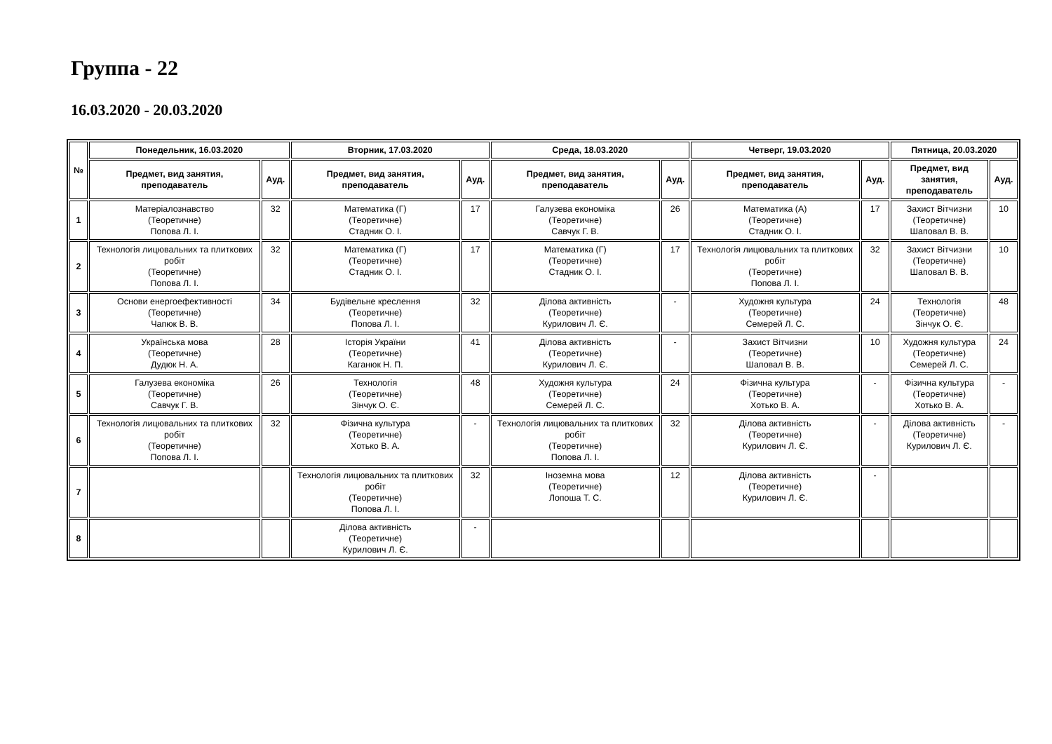Группа - 22
16.03.2020 - 20.03.2020
| № | Понедельник, 16.03.2020 | | Вторник, 17.03.2020 | | Среда, 18.03.2020 | | Четверг, 19.03.2020 | | Пятница, 20.03.2020 | |
| --- | --- | --- | --- | --- | --- | --- | --- | --- | --- | --- |
| | Предмет, вид занятия, преподаватель | Ауд. | Предмет, вид занятия, преподаватель | Ауд. | Предмет, вид занятия, преподаватель | Ауд. | Предмет, вид занятия, преподаватель | Ауд. | Предмет, вид занятия, преподаватель | Ауд. |
| 1 | Матеріалознавство (Теоретичне) Попова Л. І. | 32 | Математика (Г) (Теоретичне) Стадник О. І. | 17 | Галузева економіка (Теоретичне) Савчук Г. В. | 26 | Математика (А) (Теоретичне) Стадник О. І. | 17 | Захист Вітчизни (Теоретичне) Шаповал В. В. | 10 |
| 2 | Технологія лицювальних та плиткових робіт (Теоретичне) Попова Л. І. | 32 | Математика (Г) (Теоретичне) Стадник О. І. | 17 | Математика (Г) (Теоретичне) Стадник О. І. | 17 | Технологія лицювальних та плиткових робіт (Теоретичне) Попова Л. І. | 32 | Захист Вітчизни (Теоретичне) Шаповал В. В. | 10 |
| 3 | Основи енергоефективності (Теоретичне) Чапюк В. В. | 34 | Будівельне креслення (Теоретичне) Попова Л. І. | 32 | Ділова активність (Теоретичне) Курилович Л. Є. | - | Художня культура (Теоретичне) Семерей Л. С. | 24 | Технологія (Теоретичне) Зінчук О. Є. | 48 |
| 4 | Українська мова (Теоретичне) Дудюк Н. А. | 28 | Історія України (Теоретичне) Каганюк Н. П. | 41 | Ділова активність (Теоретичне) Курилович Л. Є. | - | Захист Вітчизни (Теоретичне) Шаповал В. В. | 10 | Художня культура (Теоретичне) Семерей Л. С. | 24 |
| 5 | Галузева економіка (Теоретичне) Савчук Г. В. | 26 | Технологія (Теоретичне) Зінчук О. Є. | 48 | Художня культура (Теоретичне) Семерей Л. С. | 24 | Фізична культура (Теоретичне) Хотько В. А. | - | Фізична культура (Теоретичне) Хотько В. А. | - |
| 6 | Технологія лицювальних та плиткових робіт (Теоретичне) Попова Л. І. | 32 | Фізична культура (Теоретичне) Хотько В. А. | - | Технологія лицювальних та плиткових робіт (Теоретичне) Попова Л. І. | 32 | Ділова активність (Теоретичне) Курилович Л. Є. | - | Ділова активність (Теоретичне) Курилович Л. Є. | - |
| 7 | | | Технологія лицювальних та плиткових робіт (Теоретичне) Попова Л. І. | 32 | Іноземна мова (Теоретичне) Лопоша Т. С. | 12 | Ділова активність (Теоретичне) Курилович Л. Є. | - | | |
| 8 | | | Ділова активність (Теоретичне) Курилович Л. Є. | - | | | | | | |